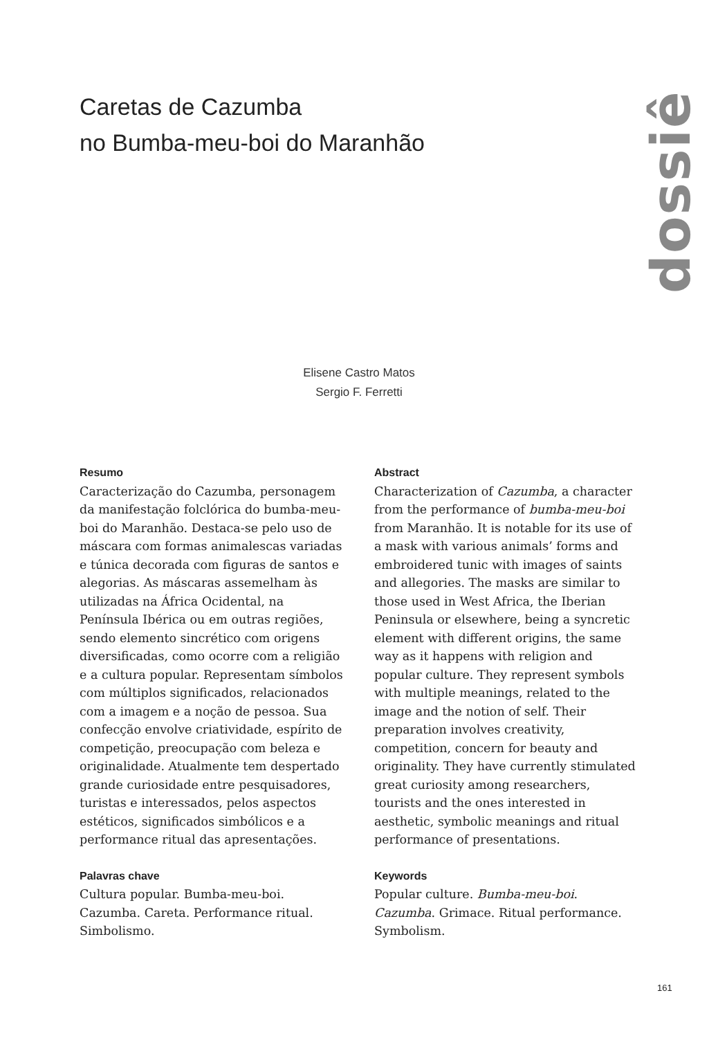Caretas de Cazumba
no Bumba-meu-boi do Maranhão
dossiê
Elisene Castro Matos
Sergio F. Ferretti
Resumo
Caracterização do Cazumba, personagem da manifestação folclórica do bumba-meu-boi do Maranhão. Destaca-se pelo uso de máscara com formas animalescas variadas e túnica decorada com figuras de santos e alegorias. As máscaras assemelham às utilizadas na África Ocidental, na Península Ibérica ou em outras regiões, sendo elemento sincrético com origens diversificadas, como ocorre com a religião e a cultura popular. Representam símbolos com múltiplos significados, relacionados com a imagem e a noção de pessoa. Sua confecção envolve criatividade, espírito de competição, preocupação com beleza e originalidade. Atualmente tem despertado grande curiosidade entre pesquisadores, turistas e interessados, pelos aspectos estéticos, significados simbólicos e a performance ritual das apresentações.
Palavras chave
Cultura popular. Bumba-meu-boi. Cazumba. Careta. Performance ritual. Simbolismo.
Abstract
Characterization of Cazumba, a character from the performance of bumba-meu-boi from Maranhão. It is notable for its use of a mask with various animals’ forms and embroidered tunic with images of saints and allegories. The masks are similar to those used in West Africa, the Iberian Peninsula or elsewhere, being a syncretic element with different origins, the same way as it happens with religion and popular culture. They represent symbols with multiple meanings, related to the image and the notion of self. Their preparation involves creativity, competition, concern for beauty and originality. They have currently stimulated great curiosity among researchers, tourists and the ones interested in aesthetic, symbolic meanings and ritual performance of presentations.
Keywords
Popular culture. Bumba-meu-boi. Cazumba. Grimace. Ritual performance. Symbolism.
161